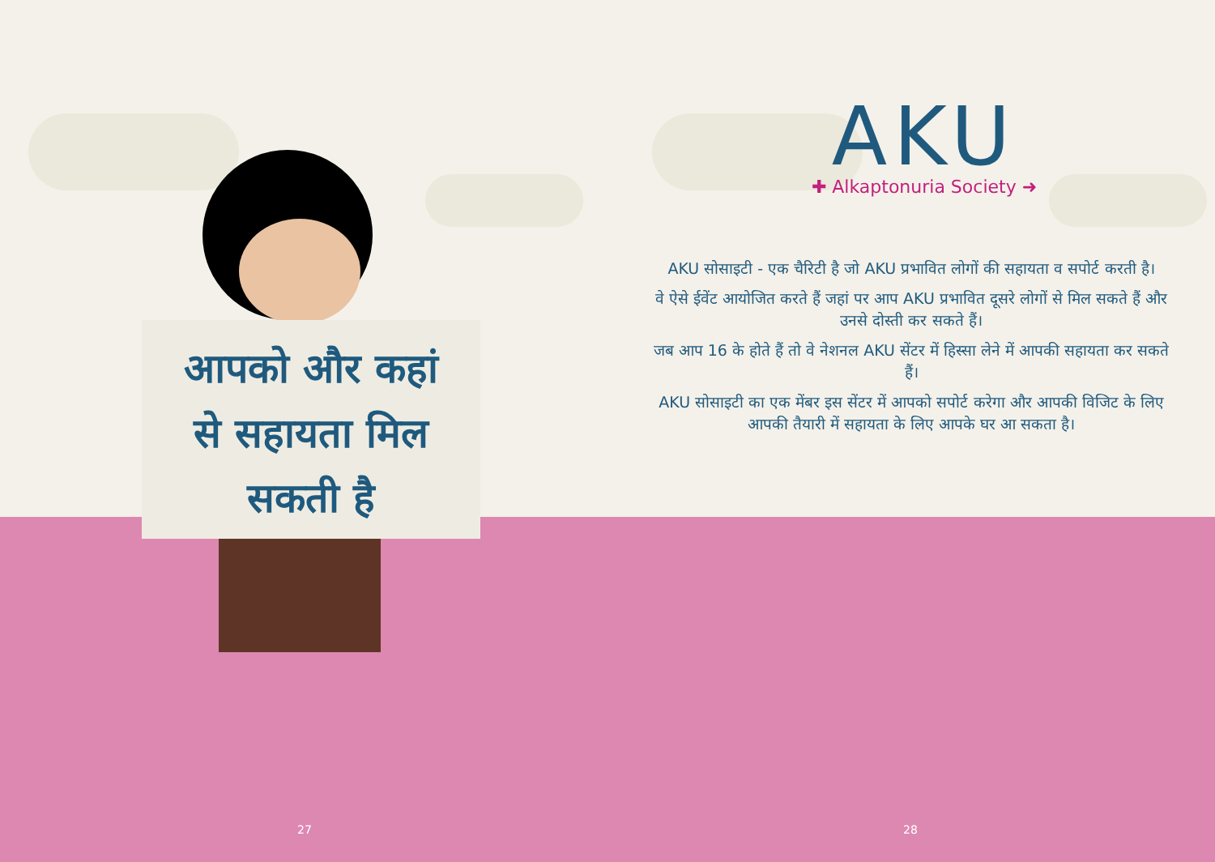आपको और कहां
से सहायता मिल
सकती है
27
AKU
✚ Alkaptonuria Society ➜
AKU सोसाइटी - एक चैरिटी है जो AKU प्रभावित लोगों की सहायता व सपोर्ट करती है।
वे ऐसे ईवेंट आयोजित करते हैं जहां पर आप AKU प्रभावित दूसरे लोगों से मिल सकते हैं और उनसे दोस्ती कर सकते हैं।
जब आप 16 के होते हैं तो वे नेशनल AKU सेंटर में हिस्सा लेने में आपकी सहायता कर सकते हैं।
AKU सोसाइटी का एक मेंबर इस सेंटर में आपको सपोर्ट करेगा और आपकी विजिट के लिए आपकी तैयारी में सहायता के लिए आपके घर आ सकता है।
28